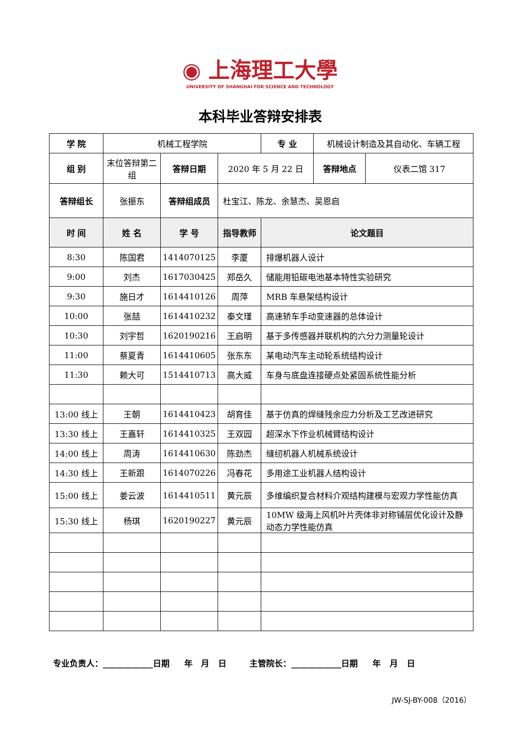◉ 上海理工大學
UNIVERSITY OF SHANGHAI FOR SCIENCE AND TECHNOLOGY
本科毕业答辩安排表
| 学 院 | 机械工程学院 | | | 专 业 | 机械设计制造及其自动化、车辆工程 | |
| 组 别 | 末位答辩第二组 | 答辩日期 | 2020 年 5 月 22 日 | | 答辩地点 | 仪表二馆 317 |
| 答辩组长 | 张振东 | 答辩组成员 | 杜宝江、陈龙、余慧杰、吴恩启 | | | |
| 时 间 | 姓 名 | 学 号 | 指导教师 | 论文题目 | | |
| 8:30 | 陈国君 | 1414070125 | 李厦 | 排爆机器人设计 | | |
| 9:00 | 刘杰 | 1617030425 | 郑岳久 | 储能用铅碳电池基本特性实验研究 | | |
| 9:30 | 施日才 | 1614410126 | 周萍 | MRB 车悬架结构设计 | | |
| 10:00 | 张喆 | 1614410232 | 秦文瑾 | 高速轿车手动变速器的总体设计 | | |
| 10:30 | 刘宇哲 | 1620190216 | 王启明 | 基于多传感器并联机构的六分力测量轮设计 | | |
| 11:00 | 蔡夏青 | 1614410605 | 张东东 | 某电动汽车主动轮系统结构设计 | | |
| 11:30 | 赖大可 | 1514410713 | 高大威 | 车身与底盘连接硬点处紧固系统性能分析 | | |
| 13:00 线上 | 王朝 | 1614410423 | 胡育佳 | 基于仿真的焊缝残余应力分析及工艺改进研究 | | |
| 13:30 线上 | 王嘉轩 | 1614410325 | 王双园 | 超深水下作业机械臂结构设计 | | |
| 14:00 线上 | 周涛 | 1614410630 | 陈劲杰 | 缝纫机器人机械系统设计 | | |
| 14:30 线上 | 王新跟 | 1614070226 | 冯春花 | 多用途工业机器人结构设计 | | |
| 15:00 线上 | 姜云波 | 1614410511 | 黄元辰 | 多维编织复合材料介观结构建模与宏观力学性能仿真 | | |
| 15:30 线上 | 杨琪 | 1620190227 | 黄元辰 | 10MW 级海上风机叶片壳体非对称铺层优化设计及静动态力学性能仿真 | | |
专业负责人：____________日期 年 月 日 主管院长：____________日期 年 月 日
JW-SJ-BY-008（2016）